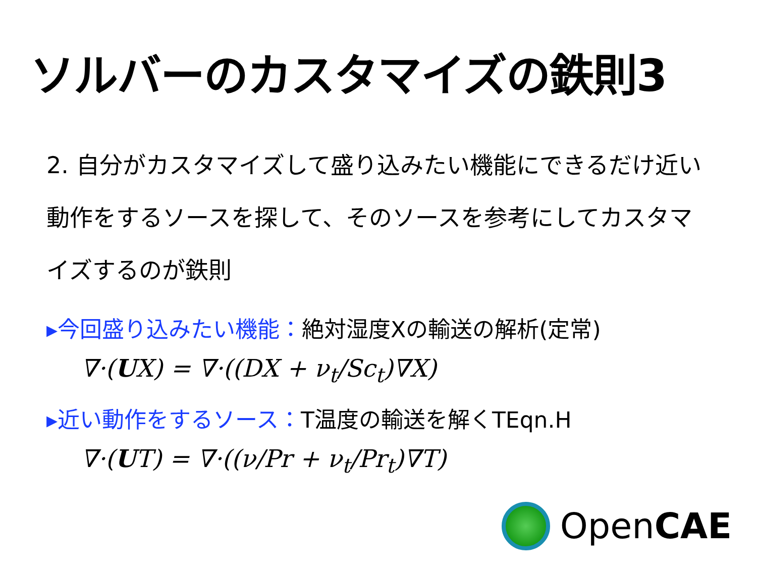ソルバーのカスタマイズの鉄則3
2. 自分がカスタマイズして盛り込みたい機能にできるだけ近い動作をするソースを探して、そのソースを参考にしてカスタマイズするのが鉄則
▸今回盛り込みたい機能：絶対湿度Xの輸送の解析(定常)
∇·(UX) = ∇·((DX + ν<sub>t</sub>/Sc<sub>t</sub>)∇X)
▸近い動作をするソース：T温度の輸送を解くTEqn.H
∇·(UT) = ∇·((ν/Pr + ν<sub>t</sub>/Pr<sub>t</sub>)∇T)
OpenCAE